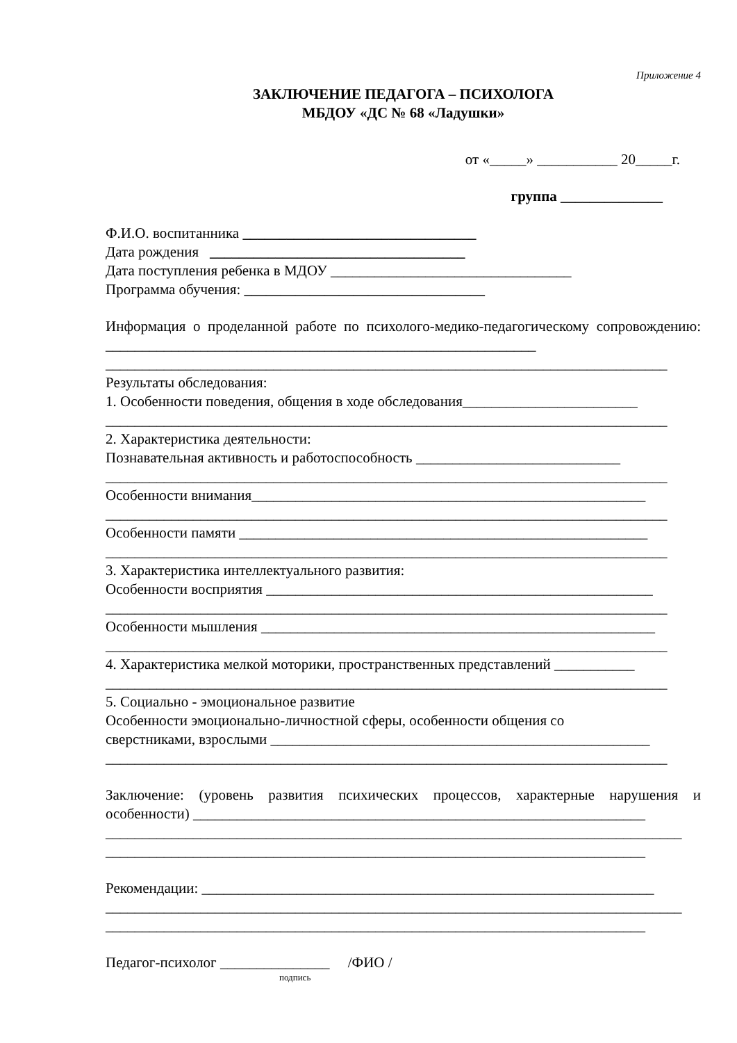Приложение 4
ЗАКЛЮЧЕНИЕ ПЕДАГОГА – ПСИХОЛОГА
МБДОУ «ДС № 68 «Ладушки»
от «_____» ___________ 20_____г.
группа ______________
Ф.И.О. воспитанника ________________________________
Дата рождения ___________________________________
Дата поступления ребенка в МДОУ _________________________________
Программа обучения: _________________________________
Информация о проделанной работе по психолого-медико-педагогическому сопровождению: ___________________________________________________________
_____________________________________________________________________________
Результаты обследования:
1. Особенности поведения, общения в ходе обследования________________________
_____________________________________________________________________________
2. Характеристика деятельности:
Познавательная активность и работоспособность ____________________________
_____________________________________________________________________________
Особенности внимания______________________________________________________
_____________________________________________________________________________
Особенности памяти ________________________________________________________
_____________________________________________________________________________
3. Характеристика интеллектуального развития:
Особенности восприятия _____________________________________________________
_____________________________________________________________________________
Особенности мышления ______________________________________________________
_____________________________________________________________________________
4. Характеристика мелкой моторики, пространственных представлений ___________
_____________________________________________________________________________
5. Социально - эмоциональное развитие
Особенности эмоционально-личностной сферы, особенности общения со
сверстниками, взрослыми ____________________________________________________
_____________________________________________________________________________
Заключение: (уровень развития психических процессов, характерные нарушения и особенности) ______________________________________________________________
_______________________________________________________________________________
__________________________________________________________________________
Рекомендации: ______________________________________________________________
_______________________________________________________________________________
__________________________________________________________________________
Педагог-психолог _______________ /ФИО /
подпись